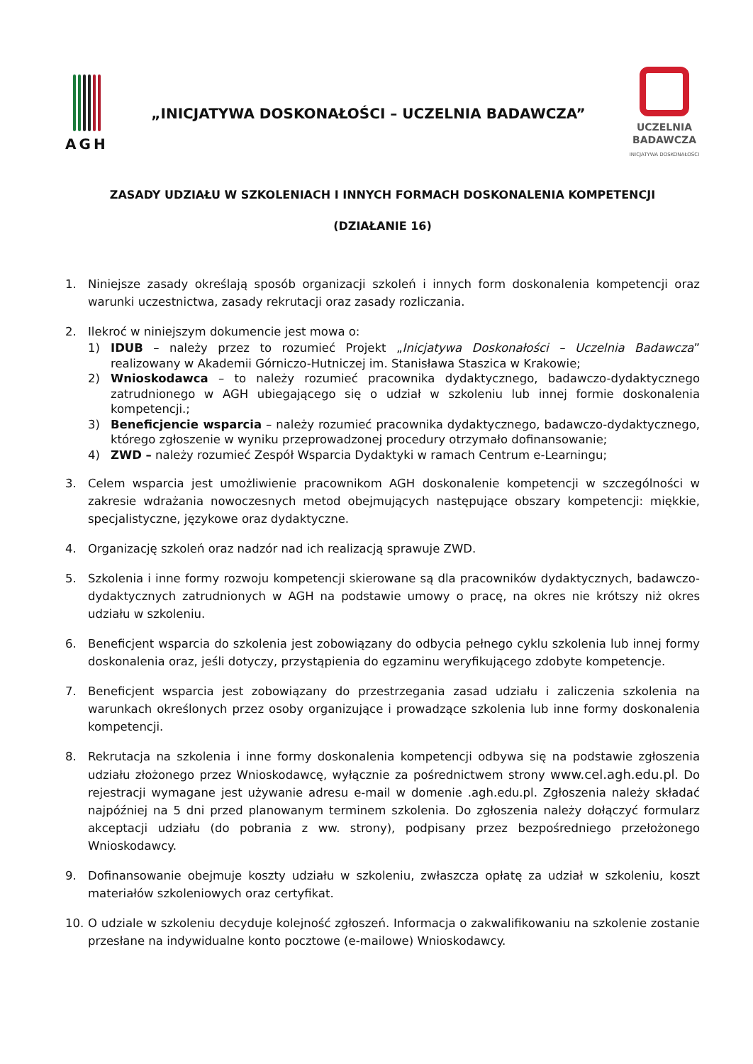AGH
„INICJATYWA DOSKONAŁOŚCI – UCZELNIA BADAWCZA”
UCZELNIA
BADAWCZA
INICJATYWA DOSKONAŁOŚCI
ZASADY UDZIAŁU W SZKOLENIACH I INNYCH FORMACH DOSKONALENIA KOMPETENCJI
(DZIAŁANIE 16)
1. Niniejsze zasady określają sposób organizacji szkoleń i innych form doskonalenia kompetencji oraz warunki uczestnictwa, zasady rekrutacji oraz zasady rozliczania.
2. Ilekroć w niniejszym dokumencie jest mowa o:
1) IDUB – należy przez to rozumieć Projekt „Inicjatywa Doskonałości – Uczelnia Badawcza” realizowany w Akademii Górniczo-Hutniczej im. Stanisława Staszica w Krakowie;
2) Wnioskodawca – to należy rozumieć pracownika dydaktycznego, badawczo-dydaktycznego zatrudnionego w AGH ubiegającego się o udział w szkoleniu lub innej formie doskonalenia kompetencji.;
3) Beneficjencie wsparcia – należy rozumieć pracownika dydaktycznego, badawczo-dydaktycznego, którego zgłoszenie w wyniku przeprowadzonej procedury otrzymało dofinansowanie;
4) ZWD – należy rozumieć Zespół Wsparcia Dydaktyki w ramach Centrum e-Learningu;
3. Celem wsparcia jest umożliwienie pracownikom AGH doskonalenie kompetencji w szczególności w zakresie wdrażania nowoczesnych metod obejmujących następujące obszary kompetencji: miękkie, specjalistyczne, językowe oraz dydaktyczne.
4. Organizację szkoleń oraz nadzór nad ich realizacją sprawuje ZWD.
5. Szkolenia i inne formy rozwoju kompetencji skierowane są dla pracowników dydaktycznych, badawczo-dydaktycznych zatrudnionych w AGH na podstawie umowy o pracę, na okres nie krótszy niż okres udziału w szkoleniu.
6. Beneficjent wsparcia do szkolenia jest zobowiązany do odbycia pełnego cyklu szkolenia lub innej formy doskonalenia oraz, jeśli dotyczy, przystąpienia do egzaminu weryfikującego zdobyte kompetencje.
7. Beneficjent wsparcia jest zobowiązany do przestrzegania zasad udziału i zaliczenia szkolenia na warunkach określonych przez osoby organizujące i prowadzące szkolenia lub inne formy doskonalenia kompetencji.
8. Rekrutacja na szkolenia i inne formy doskonalenia kompetencji odbywa się na podstawie zgłoszenia udziału złożonego przez Wnioskodawcę, wyłącznie za pośrednictwem strony www.cel.agh.edu.pl. Do rejestracji wymagane jest używanie adresu e-mail w domenie .agh.edu.pl. Zgłoszenia należy składać najpóźniej na 5 dni przed planowanym terminem szkolenia. Do zgłoszenia należy dołączyć formularz akceptacji udziału (do pobrania z ww. strony), podpisany przez bezpośredniego przełożonego Wnioskodawcy.
9. Dofinansowanie obejmuje koszty udziału w szkoleniu, zwłaszcza opłatę za udział w szkoleniu, koszt materiałów szkoleniowych oraz certyfikat.
10. O udziale w szkoleniu decyduje kolejność zgłoszeń. Informacja o zakwalifikowaniu na szkolenie zostanie przesłane na indywidualne konto pocztowe (e-mailowe) Wnioskodawcy.